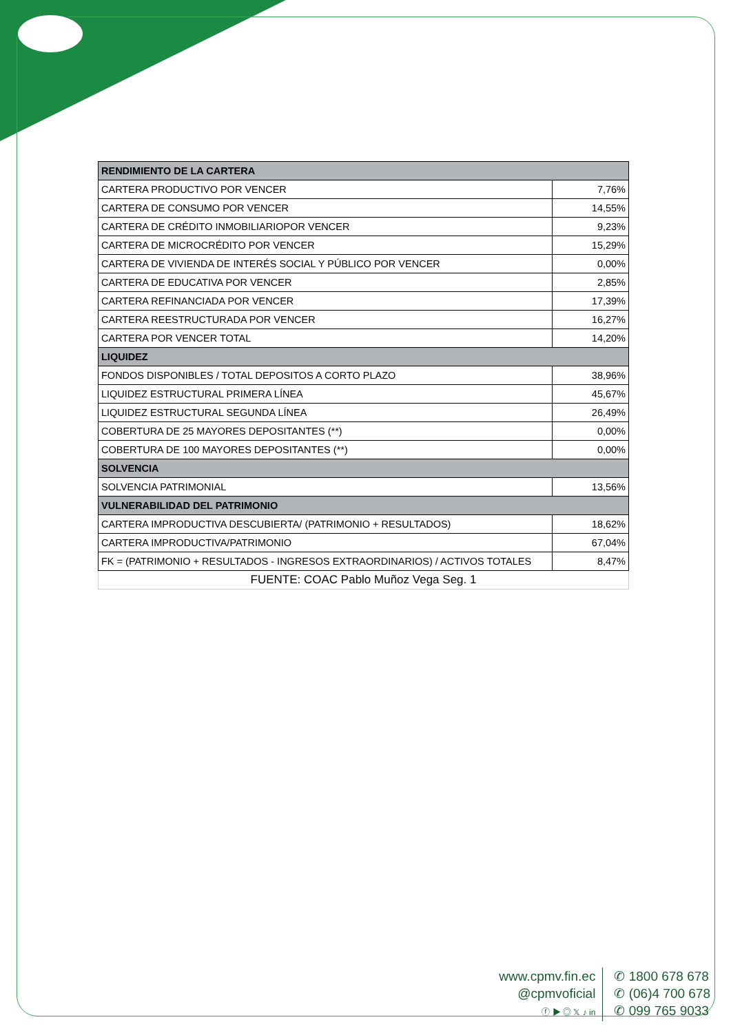| RENDIMIENTO DE LA CARTERA | |
| --- | --- |
| CARTERA PRODUCTIVO POR VENCER | 7,76% |
| CARTERA DE CONSUMO POR VENCER | 14,55% |
| CARTERA DE CRÉDITO INMOBILIARIOPOR VENCER | 9,23% |
| CARTERA DE MICROCRÉDITO POR VENCER | 15,29% |
| CARTERA DE VIVIENDA DE INTERÉS SOCIAL Y PÚBLICO POR VENCER | 0,00% |
| CARTERA DE EDUCATIVA POR VENCER | 2,85% |
| CARTERA REFINANCIADA POR VENCER | 17,39% |
| CARTERA REESTRUCTURADA POR VENCER | 16,27% |
| CARTERA POR VENCER TOTAL | 14,20% |
| LIQUIDEZ | |
| FONDOS DISPONIBLES / TOTAL DEPOSITOS A CORTO PLAZO | 38,96% |
| LIQUIDEZ ESTRUCTURAL PRIMERA LÍNEA | 45,67% |
| LIQUIDEZ ESTRUCTURAL SEGUNDA LÍNEA | 26,49% |
| COBERTURA DE 25 MAYORES DEPOSITANTES (**) | 0,00% |
| COBERTURA DE 100 MAYORES DEPOSITANTES (**) | 0,00% |
| SOLVENCIA | |
| SOLVENCIA PATRIMONIAL | 13,56% |
| VULNERABILIDAD DEL PATRIMONIO | |
| CARTERA IMPRODUCTIVA DESCUBIERTA/ (PATRIMONIO + RESULTADOS) | 18,62% |
| CARTERA IMPRODUCTIVA/PATRIMONIO | 67,04% |
| FK = (PATRIMONIO + RESULTADOS - INGRESOS EXTRAORDINARIOS) / ACTIVOS TOTALES | 8,47% |
| FUENTE: COAC Pablo Muñoz Vega Seg. 1 | |
www.cpmv.fin.ec
@cpmvoficial
ⓕ ▶ ◎ 𝕏 ♪ in
✆ 1800 678 678
✆ (06)4 700 678
✆ 099 765 9033